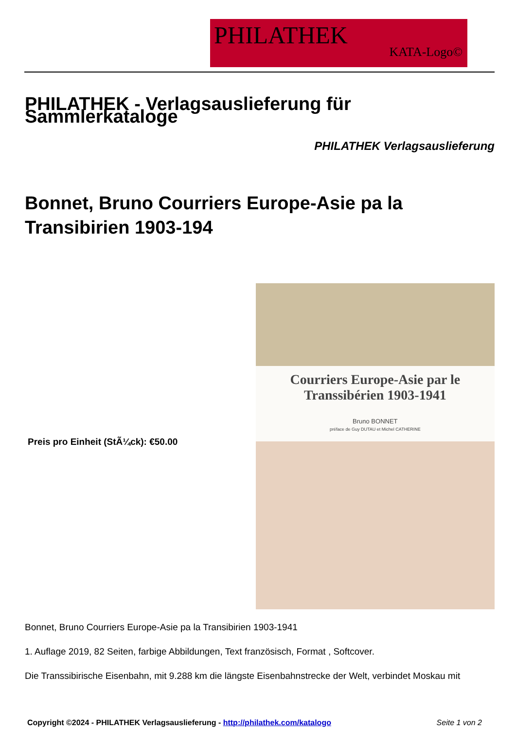PHILATHEK
KATA-Logo©
PHILATHEK - Verlagsauslieferung für Sammlerkataloge
PHILATHEK Verlagsauslieferung
Bonnet, Bruno Courriers Europe-Asie pa la Transibirien 1903-194
Preis pro Einheit (StÃ¼ck): €50.00
Courriers Europe-Asie par le
Transsibérien 1903-1941
Bruno BONNET
préface de Guy DUTAU et Michel CATHERINE
Bonnet, Bruno Courriers Europe-Asie pa la Transibirien 1903-1941
1. Auflage 2019, 82 Seiten, farbige Abbildungen, Text französisch, Format , Softcover.
Die Transsibirische Eisenbahn, mit 9.288 km die längste Eisenbahnstrecke der Welt, verbindet Moskau mit
Copyright ©2024 - PHILATHEK Verlagsauslieferung - http://philathek.com/katalogo Seite 1 von 2